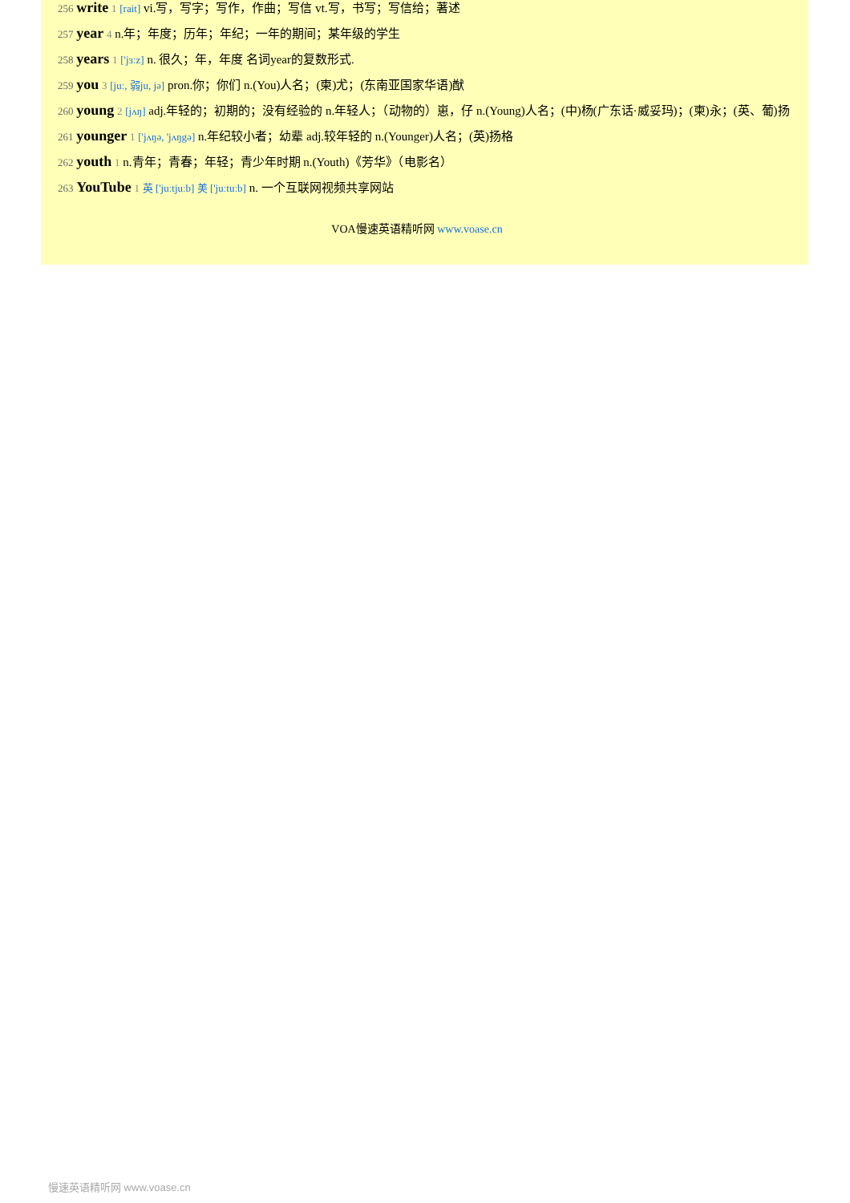256 write 1 [rait] vi.写，写字；写作，作曲；写信 vt.写，书写；写信给；著述
257 year 4 n.年；年度；历年；年纪；一年的期间；某年级的学生
258 years 1 ['jɜːz] n. 很久；年，年度 名词year的复数形式.
259 you 3 [juː, 弱ju, jə] pron.你；你们 n.(You)人名；(柬)尤；(东南亚国家华语)猷
260 young 2 [jʌŋ] adj.年轻的；初期的；没有经验的 n.年轻人；（动物的）崽，仔 n.(Young)人名；(中)杨(广东话·威妥玛)；(柬)永；(英、葡)扬
261 younger 1 ['jʌŋə, 'jʌŋgə] n.年纪较小者；幼辈 adj.较年轻的 n.(Younger)人名；(英)扬格
262 youth 1 n.青年；青春；年轻；青少年时期 n.(Youth)《芳华》（电影名）
263 YouTube 1 英 ['juːtjuːb] 美 ['juːtuːb] n. 一个互联网视频共享网站
VOA慢速英语精听网 www.voase.cn
慢速英语精听网 www.voase.cn